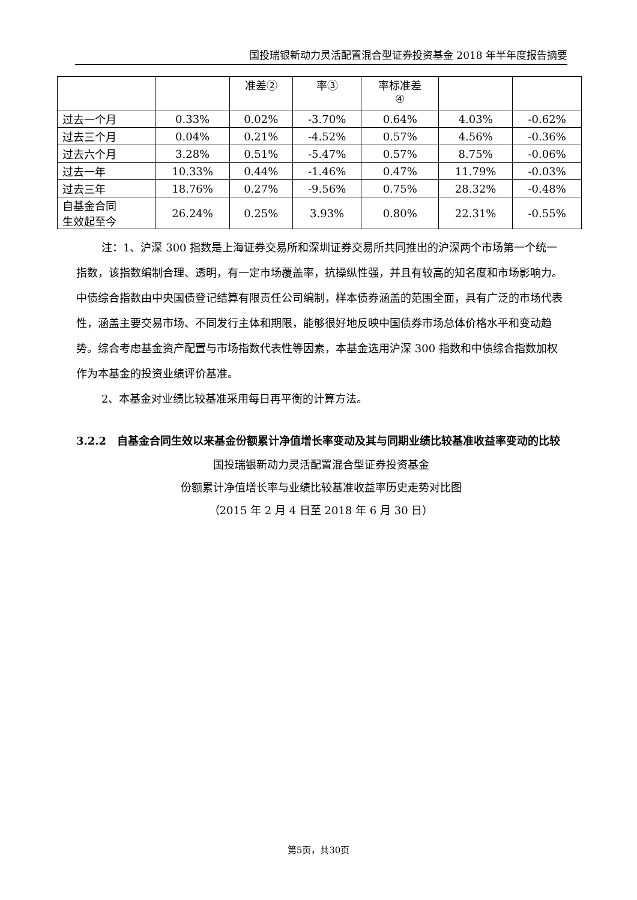国投瑞银新动力灵活配置混合型证券投资基金 2018 年半年度报告摘要
| | | 准差② | 率③ | 率标准差 ④ | | |
| 过去一个月 | 0.33% | 0.02% | -3.70% | 0.64% | 4.03% | -0.62% |
| 过去三个月 | 0.04% | 0.21% | -4.52% | 0.57% | 4.56% | -0.36% |
| 过去六个月 | 3.28% | 0.51% | -5.47% | 0.57% | 8.75% | -0.06% |
| 过去一年 | 10.33% | 0.44% | -1.46% | 0.47% | 11.79% | -0.03% |
| 过去三年 | 18.76% | 0.27% | -9.56% | 0.75% | 28.32% | -0.48% |
| 自基金合同 生效起至今 | 26.24% | 0.25% | 3.93% | 0.80% | 22.31% | -0.55% |
注：1、沪深 300 指数是上海证券交易所和深圳证券交易所共同推出的沪深两个市场第一个统一指数，该指数编制合理、透明，有一定市场覆盖率，抗操纵性强，并且有较高的知名度和市场影响力。中债综合指数由中央国债登记结算有限责任公司编制，样本债券涵盖的范围全面，具有广泛的市场代表性，涵盖主要交易市场、不同发行主体和期限，能够很好地反映中国债券市场总体价格水平和变动趋势。综合考虑基金资产配置与市场指数代表性等因素，本基金选用沪深 300 指数和中债综合指数加权作为本基金的投资业绩评价基准。
2、本基金对业绩比较基准采用每日再平衡的计算方法。
3.2.2　自基金合同生效以来基金份额累计净值增长率变动及其与同期业绩比较基准收益率变动的比较
国投瑞银新动力灵活配置混合型证券投资基金
份额累计净值增长率与业绩比较基准收益率历史走势对比图
（2015 年 2 月 4 日至 2018 年 6 月 30 日）
第5页，共30页